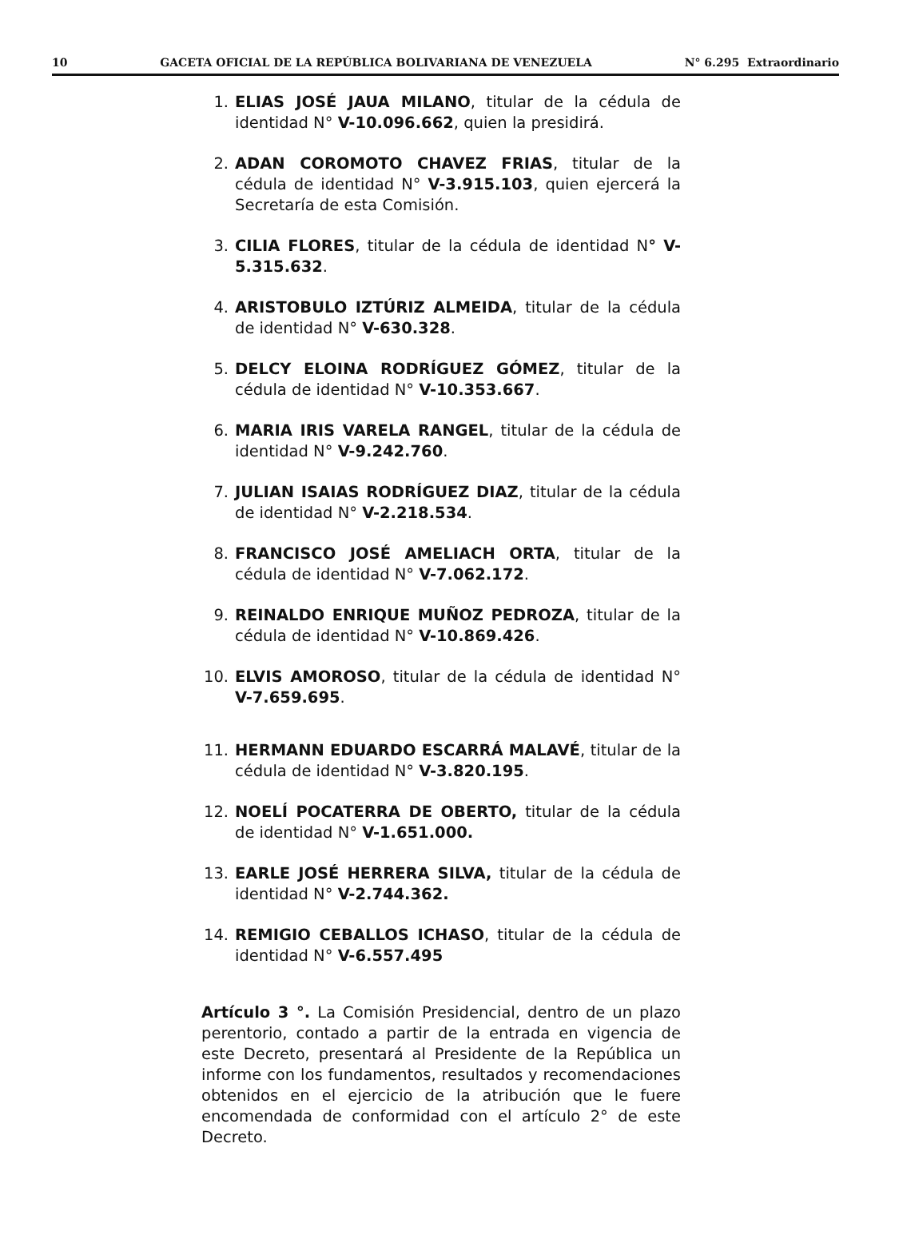10 GACETA OFICIAL DE LA REPÚBLICA BOLIVARIANA DE VENEZUELA N° 6.295 Extraordinario
1. ELIAS JOSÉ JAUA MILANO, titular de la cédula de identidad N° V-10.096.662, quien la presidirá.
2. ADAN COROMOTO CHAVEZ FRIAS, titular de la cédula de identidad N° V-3.915.103, quien ejercerá la Secretaría de esta Comisión.
3. CILIA FLORES, titular de la cédula de identidad N° V-5.315.632.
4. ARISTOBULO IZTÚRIZ ALMEIDA, titular de la cédula de identidad N° V-630.328.
5. DELCY ELOINA RODRÍGUEZ GÓMEZ, titular de la cédula de identidad N° V-10.353.667.
6. MARIA IRIS VARELA RANGEL, titular de la cédula de identidad N° V-9.242.760.
7. JULIAN ISAIAS RODRÍGUEZ DIAZ, titular de la cédula de identidad N° V-2.218.534.
8. FRANCISCO JOSÉ AMELIACH ORTA, titular de la cédula de identidad N° V-7.062.172.
9. REINALDO ENRIQUE MUÑOZ PEDROZA, titular de la cédula de identidad N° V-10.869.426.
10. ELVIS AMOROSO, titular de la cédula de identidad N° V-7.659.695.
11. HERMANN EDUARDO ESCARRÁ MALAVÉ, titular de la cédula de identidad N° V-3.820.195.
12. NOELÍ POCATERRA DE OBERTO, titular de la cédula de identidad N° V-1.651.000.
13. EARLE JOSÉ HERRERA SILVA, titular de la cédula de identidad N° V-2.744.362.
14. REMIGIO CEBALLOS ICHASO, titular de la cédula de identidad N° V-6.557.495
Artículo 3 °. La Comisión Presidencial, dentro de un plazo perentorio, contado a partir de la entrada en vigencia de este Decreto, presentará al Presidente de la República un informe con los fundamentos, resultados y recomendaciones obtenidos en el ejercicio de la atribución que le fuere encomendada de conformidad con el artículo 2° de este Decreto.